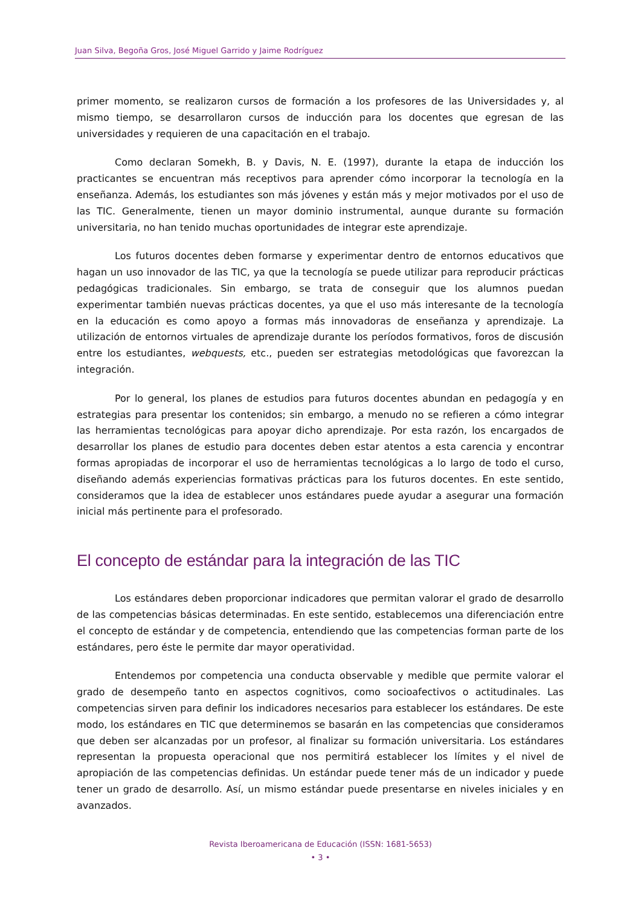Juan Silva, Begoña Gros, José Miguel Garrido y Jaime Rodríguez
primer momento, se realizaron cursos de formación a los profesores de las Universidades y, al mismo tiempo, se desarrollaron cursos de inducción para los docentes que egresan de las universidades y requieren de una capacitación en el trabajo.
Como declaran Somekh, B. y Davis, N. E. (1997), durante la etapa de inducción los practicantes se encuentran más receptivos para aprender cómo incorporar la tecnología en la enseñanza. Además, los estudiantes son más jóvenes y están más y mejor motivados por el uso de las TIC. Generalmente, tienen un mayor dominio instrumental, aunque durante su formación universitaria, no han tenido muchas oportunidades de integrar este aprendizaje.
Los futuros docentes deben formarse y experimentar dentro de entornos educativos que hagan un uso innovador de las TIC, ya que la tecnología se puede utilizar para reproducir prácticas pedagógicas tradicionales. Sin embargo, se trata de conseguir que los alumnos puedan experimentar también nuevas prácticas docentes, ya que el uso más interesante de la tecnología en la educación es como apoyo a formas más innovadoras de enseñanza y aprendizaje. La utilización de entornos virtuales de aprendizaje durante los períodos formativos, foros de discusión entre los estudiantes, webquests, etc., pueden ser estrategias metodológicas que favorezcan la integración.
Por lo general, los planes de estudios para futuros docentes abundan en pedagogía y en estrategias para presentar los contenidos; sin embargo, a menudo no se refieren a cómo integrar las herramientas tecnológicas para apoyar dicho aprendizaje. Por esta razón, los encargados de desarrollar los planes de estudio para docentes deben estar atentos a esta carencia y encontrar formas apropiadas de incorporar el uso de herramientas tecnológicas a lo largo de todo el curso, diseñando además experiencias formativas prácticas para los futuros docentes. En este sentido, consideramos que la idea de establecer unos estándares puede ayudar a asegurar una formación inicial más pertinente para el profesorado.
El concepto de estándar para la integración de las TIC
Los estándares deben proporcionar indicadores que permitan valorar el grado de desarrollo de las competencias básicas determinadas. En este sentido, establecemos una diferenciación entre el concepto de estándar y de competencia, entendiendo que las competencias forman parte de los estándares, pero éste le permite dar mayor operatividad.
Entendemos por competencia una conducta observable y medible que permite valorar el grado de desempeño tanto en aspectos cognitivos, como socioafectivos o actitudinales. Las competencias sirven para definir los indicadores necesarios para establecer los estándares. De este modo, los estándares en TIC que determinemos se basarán en las competencias que consideramos que deben ser alcanzadas por un profesor, al finalizar su formación universitaria. Los estándares representan la propuesta operacional que nos permitirá establecer los límites y el nivel de apropiación de las competencias definidas. Un estándar puede tener más de un indicador y puede tener un grado de desarrollo. Así, un mismo estándar puede presentarse en niveles iniciales y en avanzados.
Revista Iberoamericana de Educación (ISSN: 1681-5653)
• 3 •